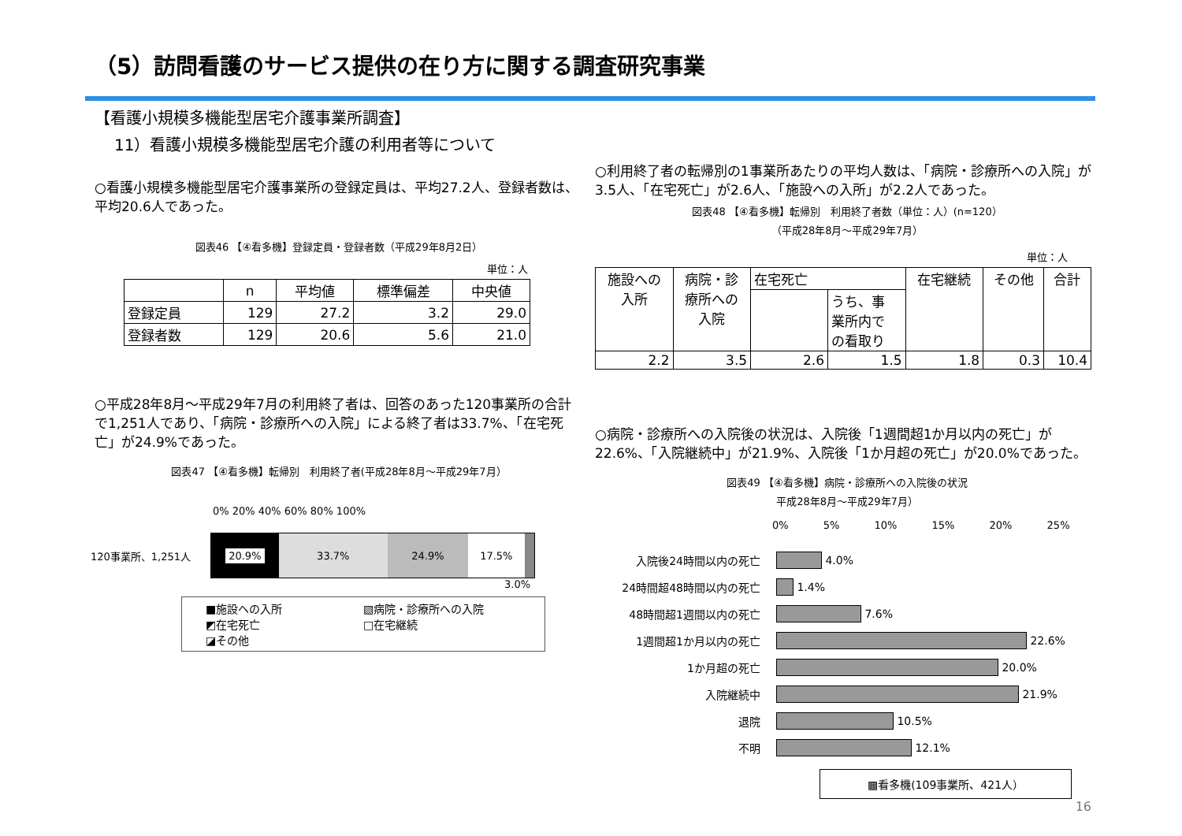（5）訪問看護のサービス提供の在り方に関する調査研究事業
【看護小規模多機能型居宅介護事業所調査】
11）看護小規模多機能型居宅介護の利用者等について
○看護小規模多機能型居宅介護事業所の登録定員は、平均27.2人、登録者数は、平均20.6人であった。
図表46 【④看多機】登録定員・登録者数（平成29年8月2日）
単位：人
| | n | 平均値 | 標準偏差 | 中央値 |
| --- | --- | --- | --- | --- |
| 登録定員 | 129 | 27.2 | 3.2 | 29.0 |
| 登録者数 | 129 | 20.6 | 5.6 | 21.0 |
○平成28年8月～平成29年7月の利用終了者は、回答のあった120事業所の合計で1,251人であり、「病院・診療所への入院」による終了者は33.7%、「在宅死亡」が24.9%であった。
図表47 【④看多機】転帰別　利用終了者(平成28年8月～平成29年7月）
0% 20% 40% 60% 80% 100%
120事業所、1,251人
20.9% 33.7% 24.9% 17.5%
3.0%
■施設への入所 ▧病院・診療所への入院 ◩在宅死亡 □在宅継続 ◪その他
○利用終了者の転帰別の1事業所あたりの平均人数は、「病院・診療所への入院」が3.5人、「在宅死亡」が2.6人、「施設への入所」が2.2人であった。
図表48 【④看多機】転帰別　利用終了者数（単位：人）(n=120）
（平成28年8月～平成29年7月）
単位：人
| 施設への 入所 | 病院・診 療所への 入院 | 在宅死亡 | | 在宅継続 | その他 | 合計 |
| --- | --- | --- | --- | --- | --- | --- |
| | | | うち、事 業所内で の看取り | | | |
| 2.2 | 3.5 | 2.6 | 1.5 | 1.8 | 0.3 | 10.4 |
○病院・診療所への入院後の状況は、入院後「1週間超1か月以内の死亡」が22.6%、「入院継続中」が21.9%、入院後「1か月超の死亡」が20.0%であった。
図表49 【④看多機】病院・診療所への入院後の状況
平成28年8月～平成29年7月）
0% 5% 10% 15% 20% 25%
入院後24時間以内の死亡
4.0%
24時間超48時間以内の死亡
1.4%
48時間超1週間以内の死亡
7.6%
1週間超1か月以内の死亡
22.6%
1か月超の死亡
20.0%
入院継続中
21.9%
退院
10.5%
不明
12.1%
▩看多機(109事業所、421人）
16